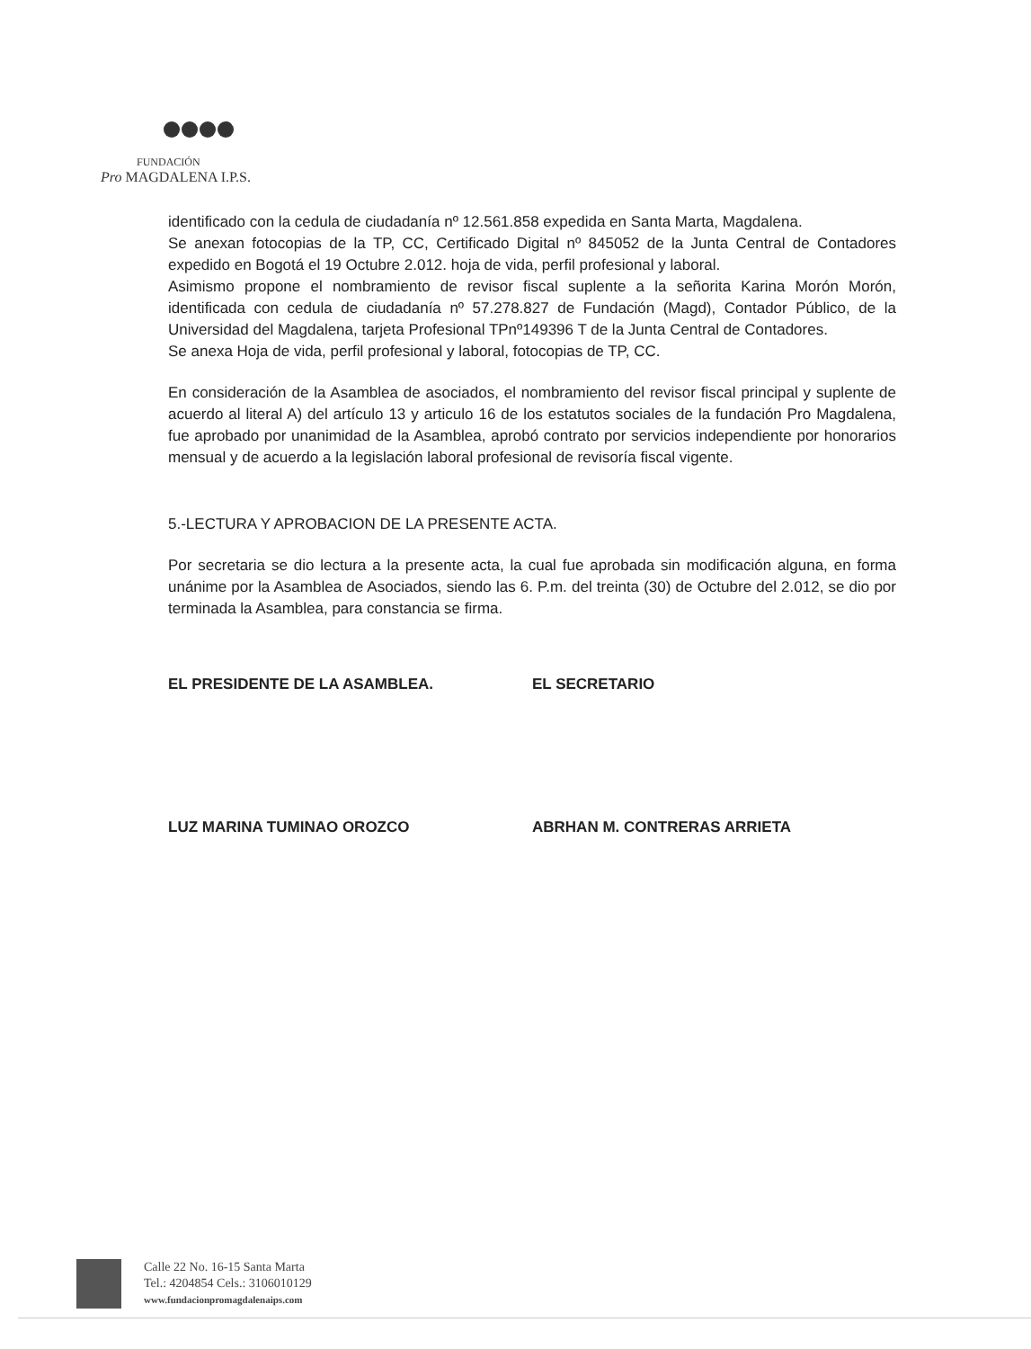FUNDACIÓN
Pro MAGDALENA I.P.S.
identificado con la cedula de ciudadanía nº 12.561.858 expedida en Santa Marta, Magdalena.
Se anexan fotocopias de la TP, CC, Certificado Digital nº 845052 de la Junta Central de Contadores expedido en Bogotá el 19 Octubre 2.012. hoja de vida, perfil profesional y laboral.
Asimismo propone el nombramiento de revisor fiscal suplente a la señorita Karina Morón Morón, identificada con cedula de ciudadanía nº 57.278.827 de Fundación (Magd), Contador Público, de la Universidad del Magdalena, tarjeta Profesional TPnº149396 T de la Junta Central de Contadores.
Se anexa Hoja de vida, perfil profesional y laboral, fotocopias de TP, CC.
En consideración de la Asamblea de asociados, el nombramiento del revisor fiscal principal y suplente de acuerdo al literal A) del artículo 13 y articulo 16 de los estatutos sociales de la fundación Pro Magdalena, fue aprobado por unanimidad de la Asamblea, aprobó contrato por servicios independiente por honorarios mensual y de acuerdo a la legislación laboral profesional de revisoría fiscal vigente.
5.-LECTURA Y APROBACION DE LA PRESENTE ACTA.
Por secretaria se dio lectura a la presente acta, la cual fue aprobada sin modificación alguna, en forma unánime por la Asamblea de Asociados, siendo las 6. P.m. del treinta (30) de Octubre del 2.012, se dio por terminada la Asamblea, para constancia se firma.
EL PRESIDENTE DE LA ASAMBLEA. EL SECRETARIO
LUZ MARINA TUMINAO OROZCO ABRHAN M. CONTRERAS ARRIETA
Calle 22 No. 16-15 Santa Marta
Tel.: 4204854 Cels.: 3106010129
www.fundacionpromagdalenaips.com